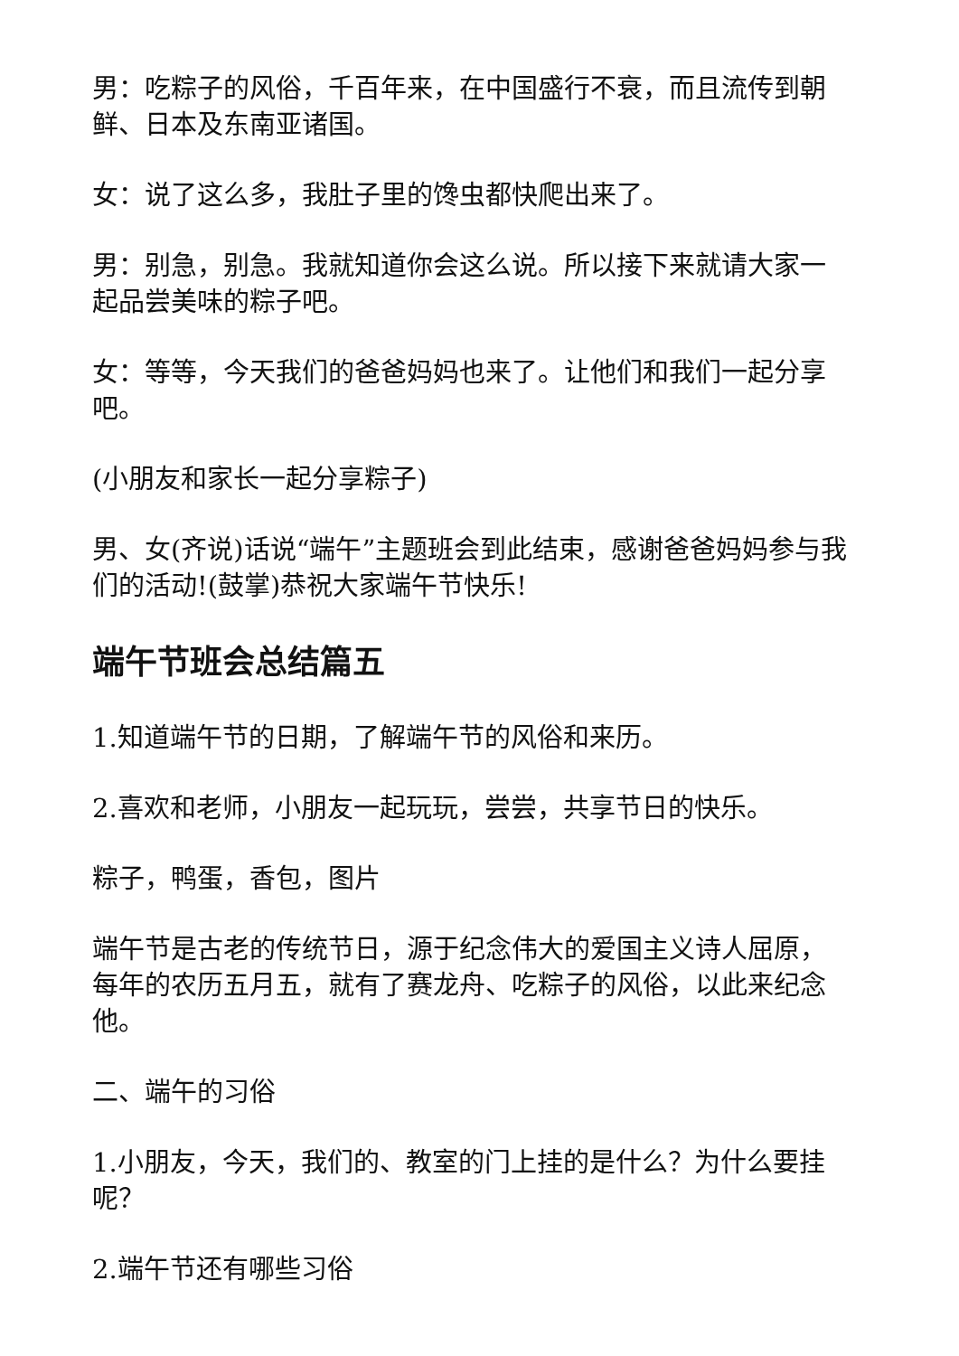男：吃粽子的风俗，千百年来，在中国盛行不衰，而且流传到朝鲜、日本及东南亚诸国。
女：说了这么多，我肚子里的馋虫都快爬出来了。
男：别急，别急。我就知道你会这么说。所以接下来就请大家一起品尝美味的粽子吧。
女：等等，今天我们的爸爸妈妈也来了。让他们和我们一起分享吧。
(小朋友和家长一起分享粽子)
男、女(齐说)话说“端午”主题班会到此结束，感谢爸爸妈妈参与我们的活动!(鼓掌)恭祝大家端午节快乐!
端午节班会总结篇五
1.知道端午节的日期，了解端午节的风俗和来历。
2.喜欢和老师，小朋友一起玩玩，尝尝，共享节日的快乐。
粽子，鸭蛋，香包，图片
端午节是古老的传统节日，源于纪念伟大的爱国主义诗人屈原，每年的农历五月五，就有了赛龙舟、吃粽子的风俗，以此来纪念他。
二、端午的习俗
1.小朋友，今天，我们的、教室的门上挂的是什么？为什么要挂呢？
2.端午节还有哪些习俗